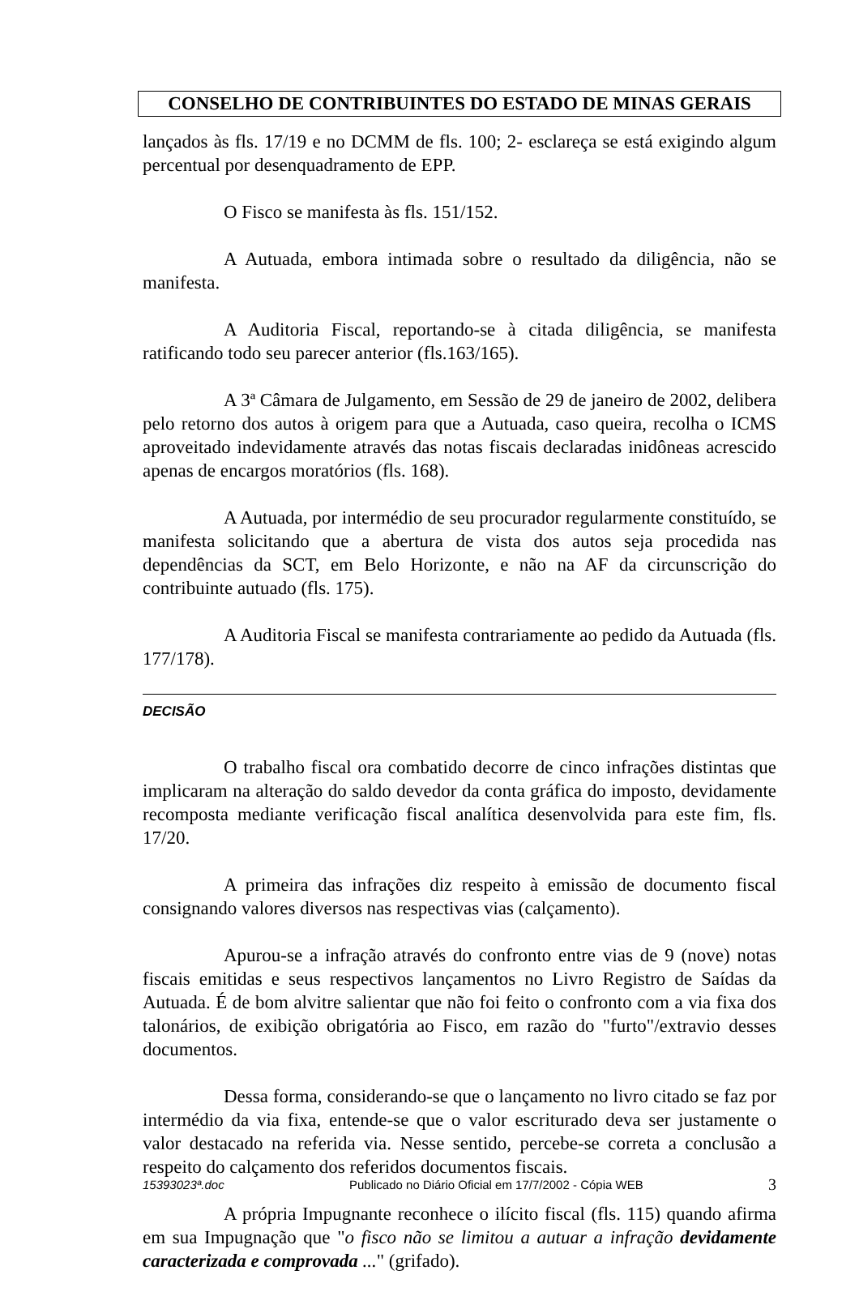CONSELHO DE CONTRIBUINTES DO ESTADO DE MINAS GERAIS
lançados às fls. 17/19 e no DCMM de fls. 100; 2- esclareça se está exigindo algum percentual por desenquadramento de EPP.
O Fisco se manifesta às fls. 151/152.
A Autuada, embora intimada sobre o resultado da diligência, não se manifesta.
A Auditoria Fiscal, reportando-se à citada diligência, se manifesta ratificando todo seu parecer anterior (fls.163/165).
A 3ª Câmara de Julgamento, em Sessão de 29 de janeiro de 2002, delibera pelo retorno dos autos à origem para que a Autuada, caso queira, recolha o ICMS aproveitado indevidamente através das notas fiscais declaradas inidôneas acrescido apenas de encargos moratórios (fls. 168).
A Autuada, por intermédio de seu procurador regularmente constituído, se manifesta solicitando que a abertura de vista dos autos seja procedida nas dependências da SCT, em Belo Horizonte, e não na AF da circunscrição do contribuinte autuado (fls. 175).
A Auditoria Fiscal se manifesta contrariamente ao pedido da Autuada (fls. 177/178).
DECISÃO
O trabalho fiscal ora combatido decorre de cinco infrações distintas que implicaram na alteração do saldo devedor da conta gráfica do imposto, devidamente recomposta mediante verificação fiscal analítica desenvolvida para este fim, fls. 17/20.
A primeira das infrações diz respeito à emissão de documento fiscal consignando valores diversos nas respectivas vias (calçamento).
Apurou-se a infração através do confronto entre vias de 9 (nove) notas fiscais emitidas e seus respectivos lançamentos no Livro Registro de Saídas da Autuada. É de bom alvitre salientar que não foi feito o confronto com a via fixa dos talonários, de exibição obrigatória ao Fisco, em razão do "furto"/extravio desses documentos.
Dessa forma, considerando-se que o lançamento no livro citado se faz por intermédio da via fixa, entende-se que o valor escriturado deva ser justamente o valor destacado na referida via. Nesse sentido, percebe-se correta a conclusão a respeito do calçamento dos referidos documentos fiscais.
A própria Impugnante reconhece o ilícito fiscal (fls. 115) quando afirma em sua Impugnação que "o fisco não se limitou a autuar a infração devidamente caracterizada e comprovada ..." (grifado).
15393023ª.doc Publicado no Diário Oficial em 17/7/2002 - Cópia WEB 3